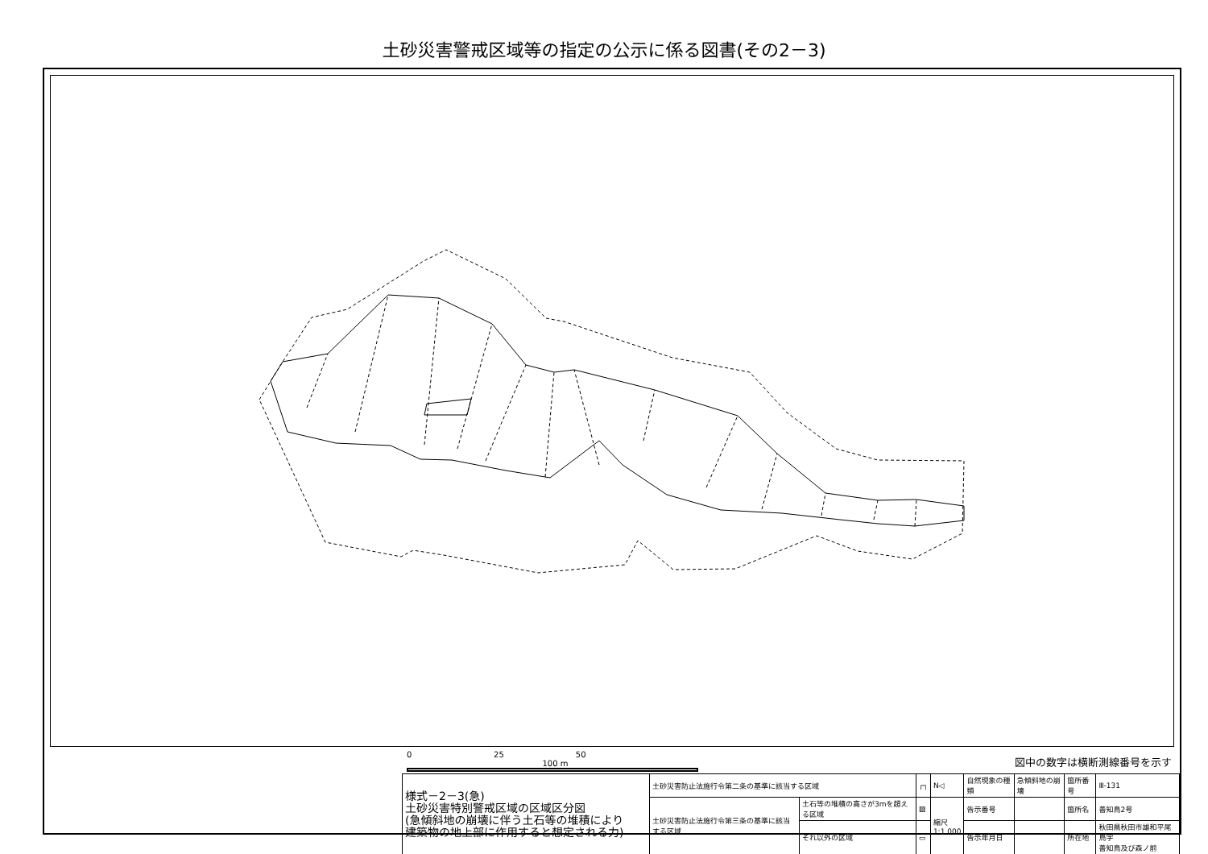土砂災害警戒区域等の指定の公示に係る図書(その2－3)
0 25 50 100 m
図中の数字は横断測線番号を示す
| 様式－2－3(急) 土砂災害特別警戒区域の区域区分図 (急傾斜地の崩壊に伴う土石等の堆積により 建築物の地上部に作用すると想定される力) | 土砂災害防止法施行令第二条の基準に該当する区域 | | ┌┐ | N◁ | 自然現象の種類 | 急傾斜地の崩壊 | 箇所番号 | Ⅲ-131 |
| | 土砂災害防止法施行令第三条の基準に該当する区域 | 土石等の堆積の高さが3mを超える区域 | ▨ | 縮尺 1:1,000 | 告示番号 | | 箇所名 | 善知鳥2号 |
| | | それ以外の区域 | ▭ | | 告示年月日 | | 所在地 | 秋田県秋田市雄和平尾鳥字 善知鳥及び森ノ前 |